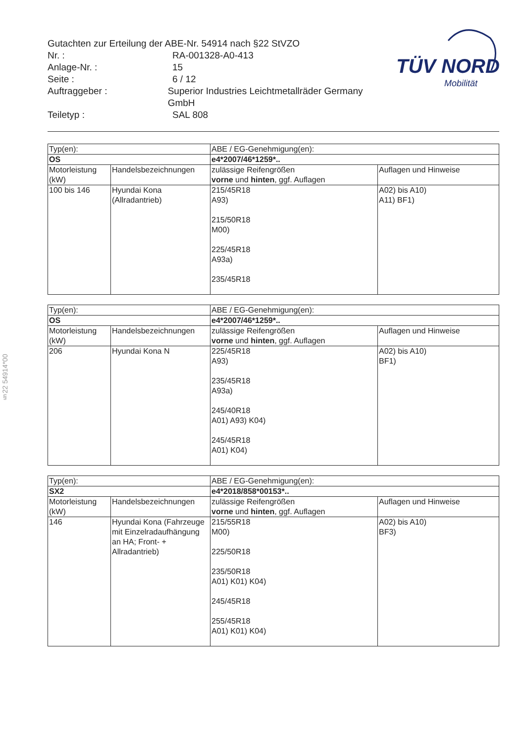Gutachten zur Erteilung der ABE-Nr. 54914 nach §22 StVZO
Nr. : RA-001328-A0-413
Anlage-Nr. : 15
Seite : 6 / 12
Auftraggeber : Superior Industries Leichtmetallräder Germany GmbH
Teiletyp : SAL 808
TÜV NORD
Mobilität
§22 54914*00
| Typ(en): | | ABE / EG-Genehmigung(en): | |
| OS | | e4*2007/46*1259*.. | |
| Motorleistung (kW) | Handelsbezeichnungen | zulässige Reifengrößen vorne und hinten , ggf. Auflagen | Auflagen und Hinweise |
| 100 bis 146 | Hyundai Kona (Allradantrieb) | 215/45R18 A93) 215/50R18 M00) 225/45R18 A93a) 235/45R18 | A02) bis A10) A11) BF1) |
| Typ(en): | | ABE / EG-Genehmigung(en): | |
| OS | | e4*2007/46*1259*.. | |
| Motorleistung (kW) | Handelsbezeichnungen | zulässige Reifengrößen vorne und hinten , ggf. Auflagen | Auflagen und Hinweise |
| 206 | Hyundai Kona N | 225/45R18 A93) 235/45R18 A93a) 245/40R18 A01) A93) K04) 245/45R18 A01) K04) | A02) bis A10) BF1) |
| Typ(en): | | ABE / EG-Genehmigung(en): | |
| SX2 | | e4*2018/858*00153*.. | |
| Motorleistung (kW) | Handelsbezeichnungen | zulässige Reifengrößen vorne und hinten , ggf. Auflagen | Auflagen und Hinweise |
| 146 | Hyundai Kona (Fahrzeuge mit Einzelradaufhängung an HA; Front- + Allradantrieb) | 215/55R18 M00) 225/50R18 235/50R18 A01) K01) K04) 245/45R18 255/45R18 A01) K01) K04) | A02) bis A10) BF3) |